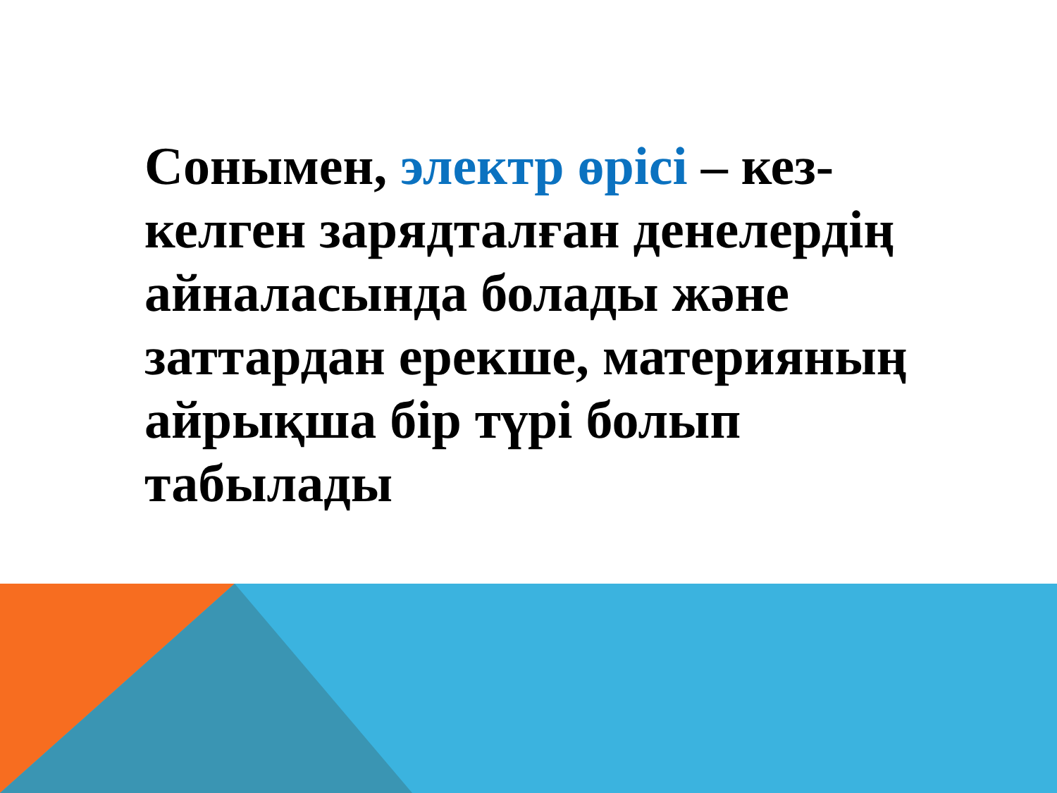Сонымен, электр өрісі – кез-келген зарядталған денелердің айналасында болады және заттардан ерекше, материяның айрықша бір түрі болып табылады